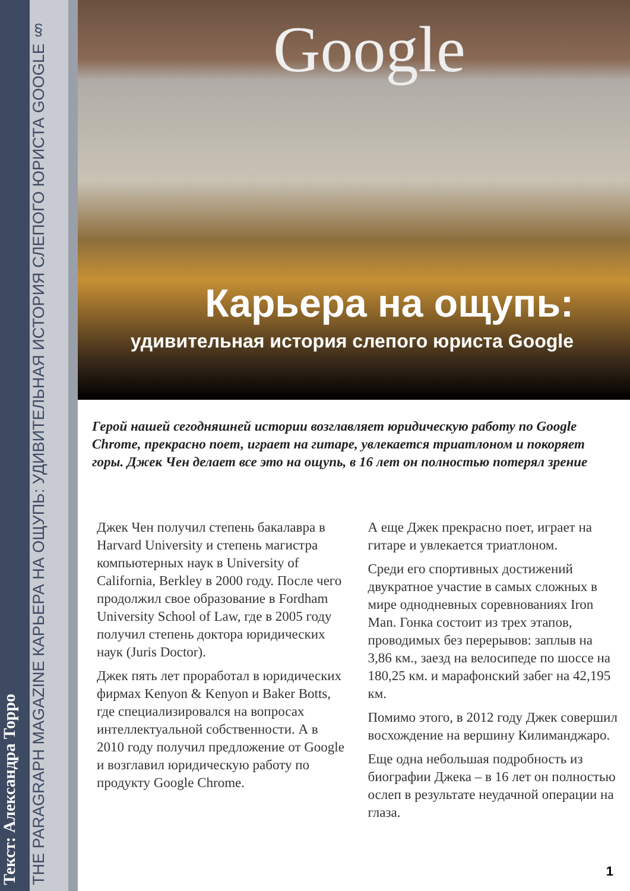Текст: Александра Торро
THE PARAGRAPH MAGAZINE КАРЬЕРА НА ОЩУПЬ: УДИВИТЕЛЬНАЯ ИСТОРИЯ СЛЕПОГО ЮРИСТА GOOGLE §
Google
Карьера на ощупь:
удивительная история слепого юриста Google
Герой нашей сегодняшней истории возглавляет юридическую работу по Google Chrome, прекрасно поет, играет на гитаре, увлекается триатлоном и покоряет горы. Джек Чен делает все это на ощупь, в 16 лет он полностью потерял зрение
Джек Чен получил степень бакалавра в Harvard University и степень магистра компьютерных наук в University of California, Berkley в 2000 году. После чего продолжил свое образование в Fordham University School of Law, где в 2005 году получил степень доктора юридических наук (Juris Doctor).
Джек пять лет проработал в юридических фирмах Kenyon & Kenyon и Baker Botts, где специализировался на вопросах интеллектуальной собственности. А в 2010 году получил предложение от Google и возглавил юридическую работу по продукту Google Chrome.
А еще Джек прекрасно поет, играет на гитаре и увлекается триатлоном.
Среди его спортивных достижений двукратное участие в самых сложных в мире однодневных соревнованиях Iron Man. Гонка состоит из трех этапов, проводимых без перерывов: заплыв на 3,86 км., заезд на велосипеде по шоссе на 180,25 км. и марафонский забег на 42,195 км.
Помимо этого, в 2012 году Джек совершил восхождение на вершину Килиманджаро.
Еще одна небольшая подробность из биографии Джека – в 16 лет он полностью ослеп в результате неудачной операции на глаза.
1